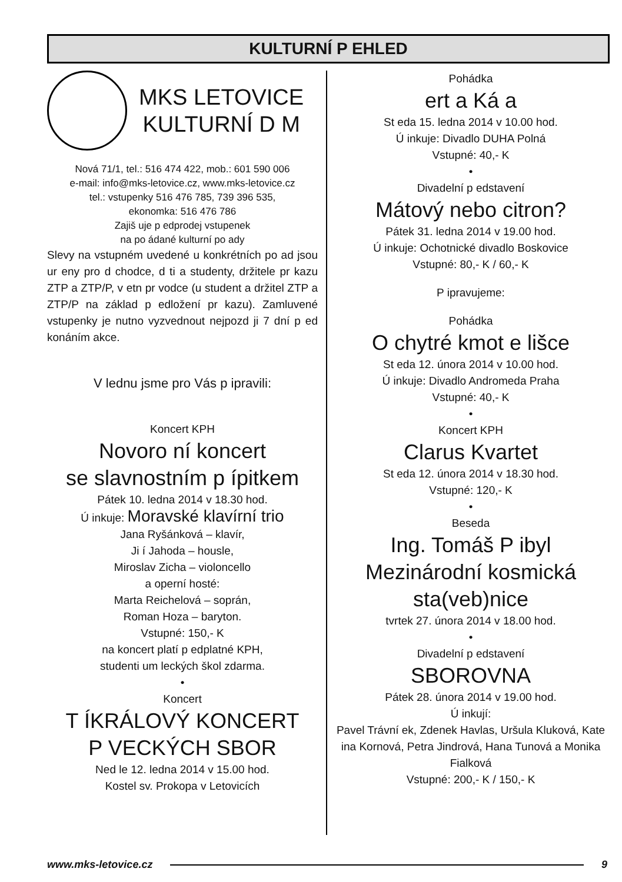KULTURNÍ P EHLED
MKS LETOVICE
KULTURNÍ D M
Nová 71/1, tel.: 516 474 422, mob.: 601 590 006
e-mail: info@mks-letovice.cz, www.mks-letovice.cz
tel.: vstupenky 516 476 785, 739 396 535,
ekonomka: 516 476 786
Zajiš uje p edprodej vstupenek
na po ádané kulturní po ady
Slevy na vstupném uvedené u konkrétních po ad jsou ur eny pro d chodce, d ti a studenty, držitele pr kazu ZTP a ZTP/P, v etn pr vodce (u student a držitel ZTP a ZTP/P na základ p edložení pr kazu). Zamluvené vstupenky je nutno vyzvednout nejpozd ji 7 dní p ed konáním akce.
V lednu jsme pro Vás p ipravili:
Koncert KPH
Novoro ní koncert
se slavnostním p ípitkem
Pátek 10. ledna 2014 v 18.30 hod.
Ú inkuje: Moravské klavírní trio
Jana Ryšánková – klavír,
Ji í Jahoda – housle,
Miroslav Zicha – violoncello
a operní hosté:
Marta Reichelová – soprán,
Roman Hoza – baryton.
Vstupné: 150,- K
na koncert platí p edplatné KPH,
studenti um leckých škol zdarma.
•
Koncert
T ÍKRÁLOVÝ KONCERT
P VECKÝCH SBOR
Ned le 12. ledna 2014 v 15.00 hod.
Kostel sv. Prokopa v Letovicích
Pohádka
ert a Ká a
St eda 15. ledna 2014 v 10.00 hod.
Ú inkuje: Divadlo DUHA Polná
Vstupné: 40,- K
•
Divadelní p edstavení
Mátový nebo citron?
Pátek 31. ledna 2014 v 19.00 hod.
Ú inkuje: Ochotnické divadlo Boskovice
Vstupné: 80,- K / 60,- K
P ipravujeme:
Pohádka
O chytré kmot e lišce
St eda 12. února 2014 v 10.00 hod.
Ú inkuje: Divadlo Andromeda Praha
Vstupné: 40,- K
•
Koncert KPH
Clarus Kvartet
St eda 12. února 2014 v 18.30 hod.
Vstupné: 120,- K
•
Beseda
Ing. Tomáš P ibyl
Mezinárodní kosmická
sta(veb)nice
tvrtek 27. února 2014 v 18.00 hod.
•
Divadelní p edstavení
SBOROVNA
Pátek 28. února 2014 v 19.00 hod.
Ú inkují:
Pavel Trávní ek, Zdenek Havlas, Uršula Kluková, Kate ina Kornová, Petra Jindrová, Hana Tunová a Monika Fialková
Vstupné: 200,- K / 150,- K
www.mks-letovice.cz 9